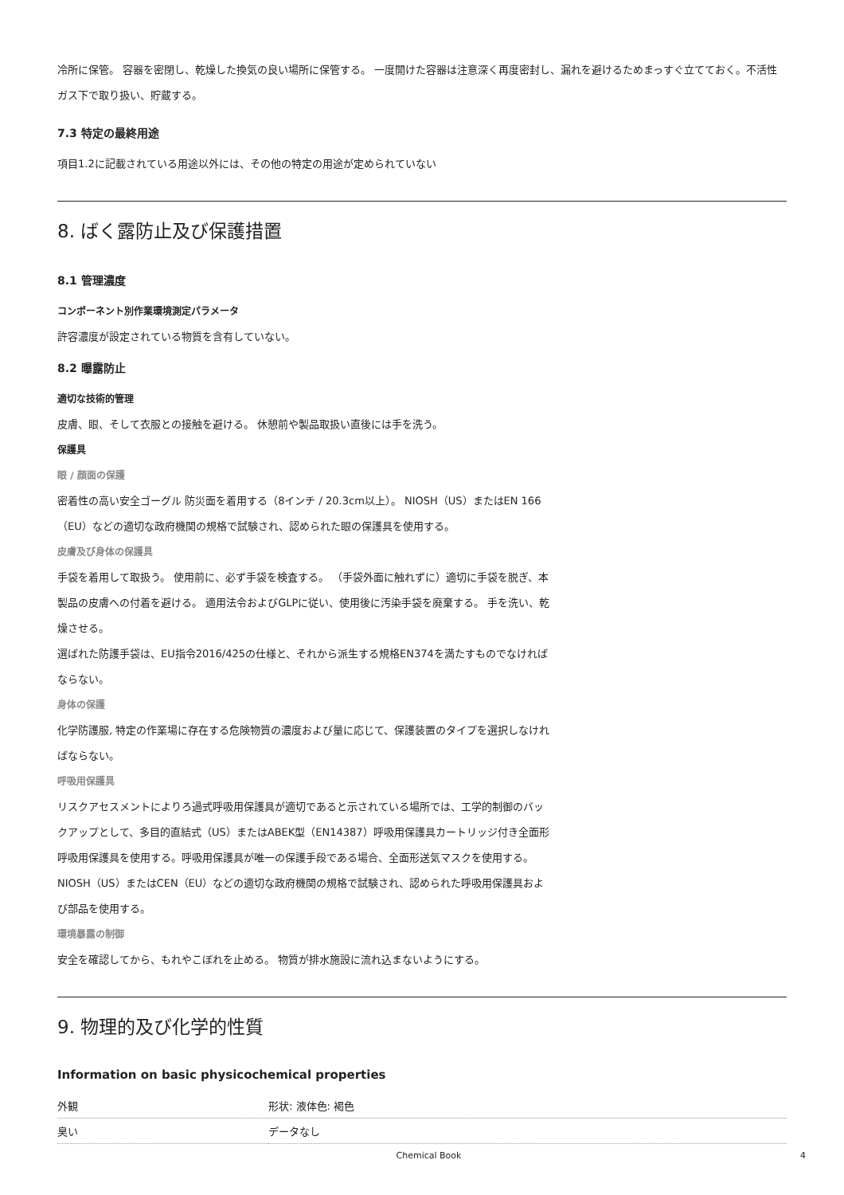冷所に保管。 容器を密閉し、乾燥した換気の良い場所に保管する。 一度開けた容器は注意深く再度密封し、漏れを避けるためまっすぐ立てておく。不活性ガス下で取り扱い、貯蔵する。
7.3 特定の最終用途
項目1.2に記載されている用途以外には、その他の特定の用途が定められていない
8. ばく露防止及び保護措置
8.1 管理濃度
コンポーネント別作業環境測定パラメータ
許容濃度が設定されている物質を含有していない。
8.2 曝露防止
適切な技術的管理
皮膚、眼、そして衣服との接触を避ける。 休憩前や製品取扱い直後には手を洗う。
保護具
眼 / 顔面の保護
密着性の高い安全ゴーグル 防災面を着用する（8インチ / 20.3cm以上）。 NIOSH（US）またはEN 166（EU）などの適切な政府機関の規格で試験され、認められた眼の保護具を使用する。
皮膚及び身体の保護具
手袋を着用して取扱う。 使用前に、必ず手袋を検査する。 （手袋外面に触れずに）適切に手袋を脱ぎ、本製品の皮膚への付着を避ける。 適用法令およびGLPに従い、使用後に汚染手袋を廃棄する。 手を洗い、乾燥させる。
選ばれた防護手袋は、EU指令2016/425の仕様と、それから派生する規格EN374を満たすものでなければならない。
身体の保護
化学防護服, 特定の作業場に存在する危険物質の濃度および量に応じて、保護装置のタイプを選択しなければならない。
呼吸用保護具
リスクアセスメントによりろ過式呼吸用保護具が適切であると示されている場所では、工学的制御のバックアップとして、多目的直結式（US）またはABEK型（EN14387）呼吸用保護具カートリッジ付き全面形呼吸用保護具を使用する。呼吸用保護具が唯一の保護手段である場合、全面形送気マスクを使用する。 NIOSH（US）またはCEN（EU）などの適切な政府機関の規格で試験され、認められた呼吸用保護具および部品を使用する。
環境暴露の制御
安全を確認してから、もれやこぼれを止める。 物質が排水施設に流れ込まないようにする。
9. 物理的及び化学的性質
Information on basic physicochemical properties
| 外観 | 形状: 液体色: 褐色 |
| 臭い | データなし |
Chemical Book 4